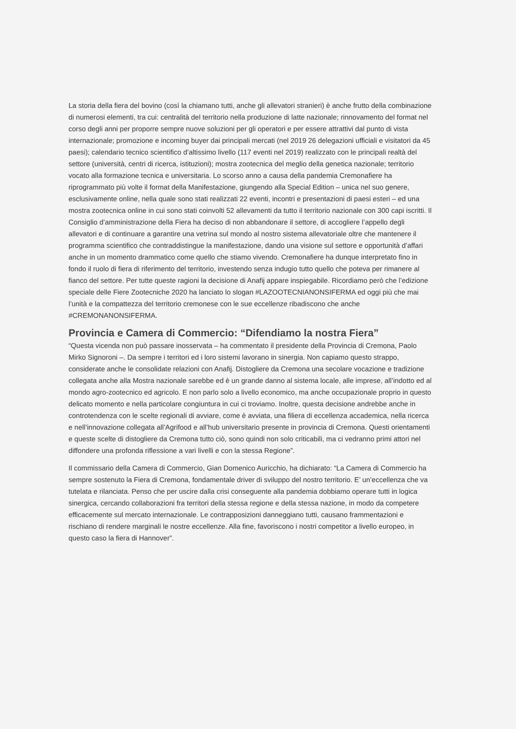La storia della fiera del bovino (così la chiamano tutti, anche gli allevatori stranieri) è anche frutto della combinazione di numerosi elementi, tra cui: centralità del territorio nella produzione di latte nazionale; rinnovamento del format nel corso degli anni per proporre sempre nuove soluzioni per gli operatori e per essere attrattivi dal punto di vista internazionale; promozione e incoming buyer dai principali mercati (nel 2019 26 delegazioni ufficiali e visitatori da 45 paesi); calendario tecnico scientifico d’altissimo livello (117 eventi nel 2019) realizzato con le principali realtà del settore (università, centri di ricerca, istituzioni); mostra zootecnica del meglio della genetica nazionale; territorio vocato alla formazione tecnica e universitaria. Lo scorso anno a causa della pandemia Cremonafiere ha riprogrammato più volte il format della Manifestazione, giungendo alla Special Edition – unica nel suo genere, esclusivamente online, nella quale sono stati realizzati 22 eventi, incontri e presentazioni di paesi esteri – ed una mostra zootecnica online in cui sono stati coinvolti 52 allevamenti da tutto il territorio nazionale con 300 capi iscritti. Il Consiglio d’amministrazione della Fiera ha deciso di non abbandonare il settore, di accogliere l’appello degli allevatori e di continuare a garantire una vetrina sul mondo al nostro sistema allevatoriale oltre che mantenere il programma scientifico che contraddistingue la manifestazione, dando una visione sul settore e opportunità d’affari anche in un momento drammatico come quello che stiamo vivendo. Cremonafiere ha dunque interpretato fino in fondo il ruolo di fiera di riferimento del territorio, investendo senza indugio tutto quello che poteva per rimanere al fianco del settore. Per tutte queste ragioni la decisione di Anafij appare inspiegabile. Ricordiamo però che l’edizione speciale delle Fiere Zootecniche 2020 ha lanciato lo slogan #LAZOOTECNIANONSIFERMA ed oggi più che mai l’unità e la compattezza del territorio cremonese con le sue eccellenze ribadiscono che anche #CREMONANONSIFERMA.
Provincia e Camera di Commercio: “Difendiamo la nostra Fiera”
“Questa vicenda non può passare inosservata – ha commentato il presidente della Provincia di Cremona, Paolo Mirko Signoroni –. Da sempre i territori ed i loro sistemi lavorano in sinergia. Non capiamo questo strappo, considerate anche le consolidate relazioni con Anafij. Distogliere da Cremona una secolare vocazione e tradizione collegata anche alla Mostra nazionale sarebbe ed è un grande danno al sistema locale, alle imprese, all’indotto ed al mondo agro-zootecnico ed agricolo. E non parlo solo a livello economico, ma anche occupazionale proprio in questo delicato momento e nella particolare congiuntura in cui ci troviamo. Inoltre, questa decisione andrebbe anche in controtendenza con le scelte regionali di avviare, come è avviata, una filiera di eccellenza accademica, nella ricerca e nell’innovazione collegata all’Agrifood e all’hub universitario presente in provincia di Cremona. Questi orientamenti e queste scelte di distogliere da Cremona tutto ciò, sono quindi non solo criticabili, ma ci vedranno primi attori nel diffondere una profonda riflessione a vari livelli e con la stessa Regione”.
Il commissario della Camera di Commercio, Gian Domenico Auricchio, ha dichiarato: “La Camera di Commercio ha sempre sostenuto la Fiera di Cremona, fondamentale driver di sviluppo del nostro territorio. E’ un’eccellenza che va tutelata e rilanciata. Penso che per uscire dalla crisi conseguente alla pandemia dobbiamo operare tutti in logica sinergica, cercando collaborazioni fra territori della stessa regione e della stessa nazione, in modo da competere efficacemente sul mercato internazionale. Le contrapposizioni danneggiano tutti, causano frammentazioni e rischiano di rendere marginali le nostre eccellenze. Alla fine, favoriscono i nostri competitor a livello europeo, in questo caso la fiera di Hannover”.